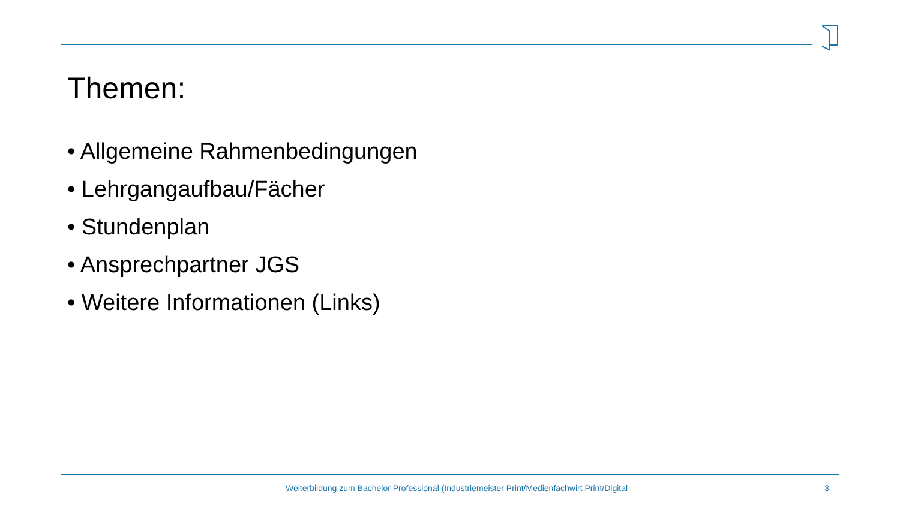Themen:
• Allgemeine Rahmenbedingungen
• Lehrgangaufbau/Fächer
• Stundenplan
• Ansprechpartner JGS
• Weitere Informationen (Links)
Weiterbildung zum Bachelor Professional (Industriemeister Print/Medienfachwirt Print/Digital 3